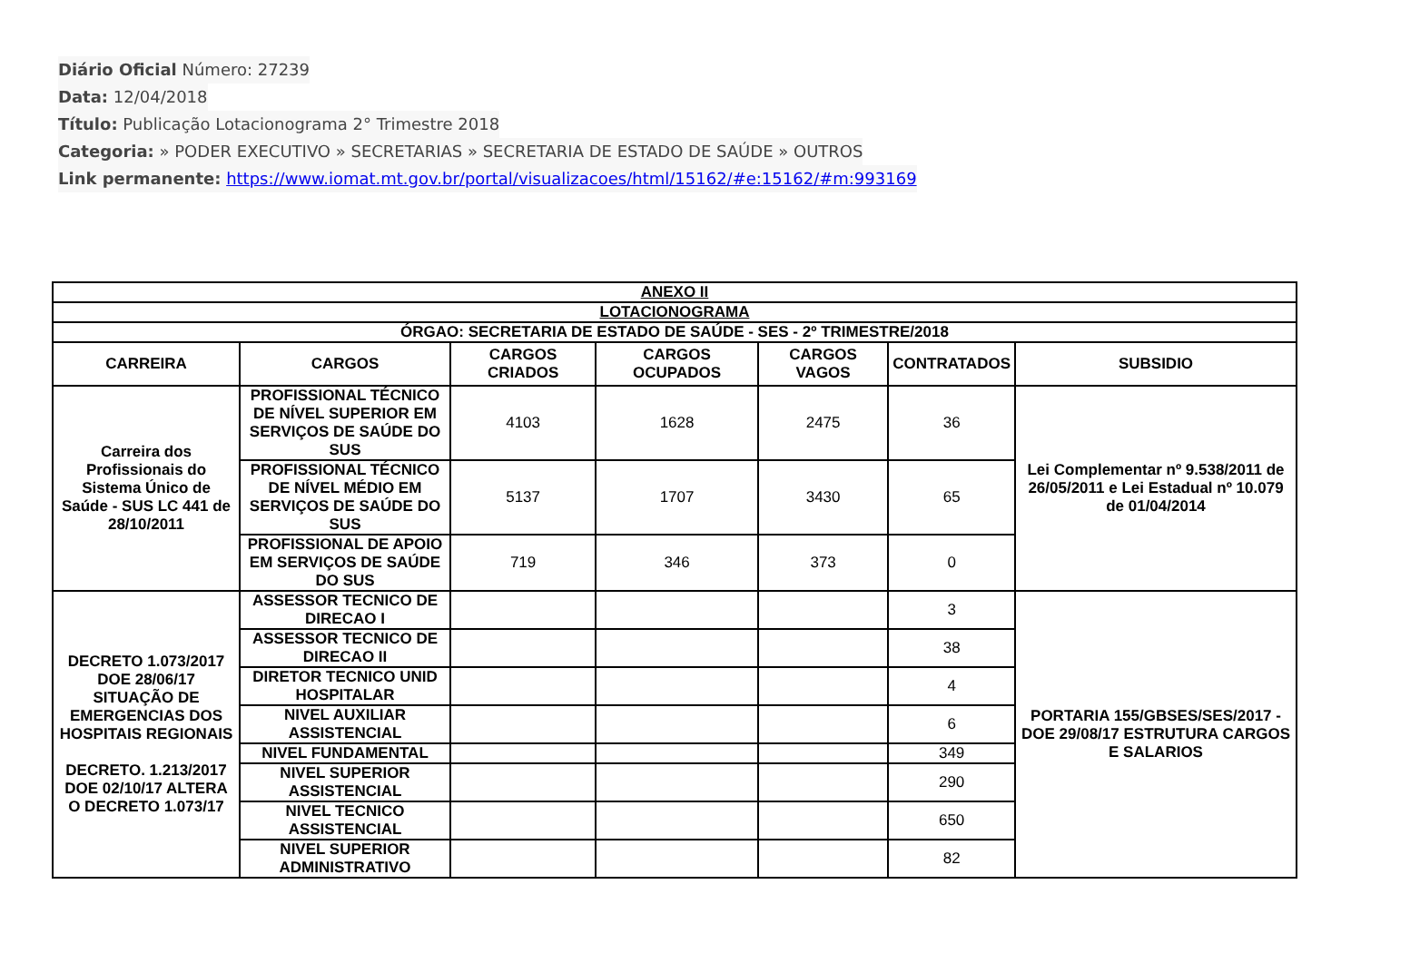Diário Oficial Número: 27239
Data: 12/04/2018
Título: Publicação Lotacionograma 2° Trimestre 2018
Categoria: » PODER EXECUTIVO » SECRETARIAS » SECRETARIA DE ESTADO DE SAÚDE » OUTROS
Link permanente: https://www.iomat.mt.gov.br/portal/visualizacoes/html/15162/#e:15162/#m:993169
| ANEXO II | | | | | | |
| LOTACIONOGRAMA | | | | | | |
| ÓRGAO: SECRETARIA DE ESTADO DE SAÚDE - SES - 2º TRIMESTRE/2018 | | | | | | |
| CARREIRA | CARGOS | CARGOS CRIADOS | CARGOS OCUPADOS | CARGOS VAGOS | CONTRATADOS | SUBSIDIO |
| Carreira dos Profissionais do Sistema Único de Saúde - SUS LC 441 de 28/10/2011 | PROFISSIONAL TÉCNICO DE NÍVEL SUPERIOR EM SERVIÇOS DE SAÚDE DO SUS | 4103 | 1628 | 2475 | 36 | Lei Complementar nº 9.538/2011 de 26/05/2011 e Lei Estadual nº 10.079 de 01/04/2014 |
| | PROFISSIONAL TÉCNICO DE NÍVEL MÉDIO EM SERVIÇOS DE SAÚDE DO SUS | 5137 | 1707 | 3430 | 65 | |
| | PROFISSIONAL DE APOIO EM SERVIÇOS DE SAÚDE DO SUS | 719 | 346 | 373 | 0 | |
| DECRETO 1.073/2017 DOE 28/06/17 SITUAÇÃO DE EMERGENCIAS DOS HOSPITAIS REGIONAIS DECRETO. 1.213/2017 DOE 02/10/17 ALTERA O DECRETO 1.073/17 | ASSESSOR TECNICO DE DIRECAO I | | | | 3 | PORTARIA 155/GBSES/SES/2017 - DOE 29/08/17 ESTRUTURA CARGOS E SALARIOS |
| | ASSESSOR TECNICO DE DIRECAO II | | | | 38 | |
| | DIRETOR TECNICO UNID HOSPITALAR | | | | 4 | |
| | NIVEL AUXILIAR ASSISTENCIAL | | | | 6 | |
| | NIVEL FUNDAMENTAL | | | | 349 | |
| | NIVEL SUPERIOR ASSISTENCIAL | | | | 290 | |
| | NIVEL TECNICO ASSISTENCIAL | | | | 650 | |
| | NIVEL SUPERIOR ADMINISTRATIVO | | | | 82 | |